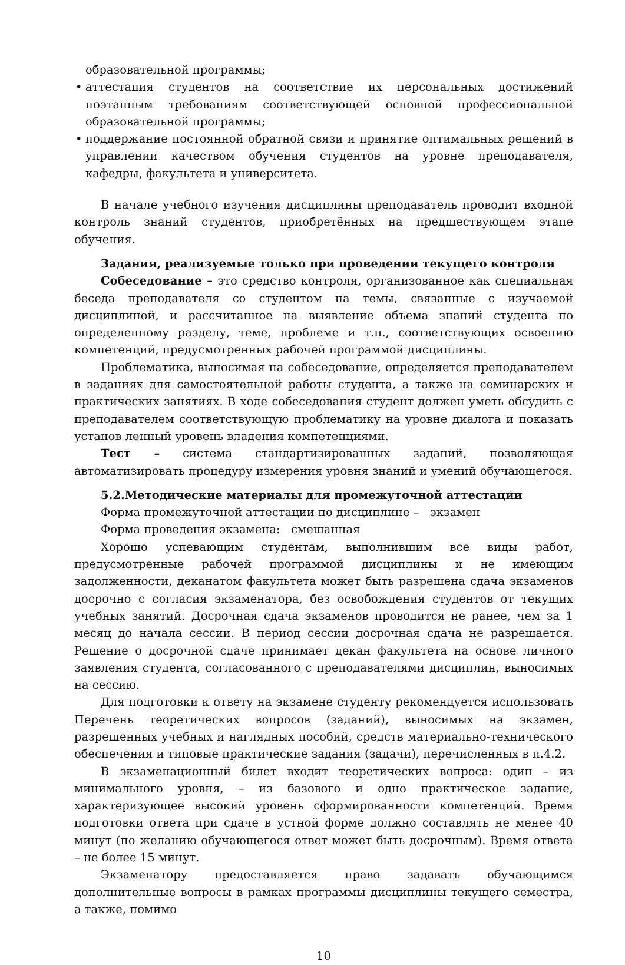образовательной программы;
• аттестация студентов на соответствие их персональных достижений поэтапным требованиям соответствующей основной профессиональной образовательной программы;
• поддержание постоянной обратной связи и принятие оптимальных решений в управлении качеством обучения студентов на уровне преподавателя, кафедры, факультета и университета.
В начале учебного изучения дисциплины преподаватель проводит входной контроль знаний студентов, приобретённых на предшествующем этапе обучения.
Задания, реализуемые только при проведении текущего контроля
Собеседование – это средство контроля, организованное как специальная беседа преподавателя со студентом на темы, связанные с изучаемой дисциплиной, и рассчитанное на выявление объема знаний студента по определенному разделу, теме, проблеме и т.п., соответствующих освоению компетенций, предусмотренных рабочей программой дисциплины.
Проблематика, выносимая на собеседование, определяется преподавателем в заданиях для самостоятельной работы студента, а также на семинарских и практических занятиях. В ходе собеседования студент должен уметь обсудить с преподавателем соответствующую проблематику на уровне диалога и показать установ ленный уровень владения компетенциями.
Тест – система стандартизированных заданий, позволяющая автоматизировать процедуру измерения уровня знаний и умений обучающегося.
5.2.Методические материалы для промежуточной аттестации
Форма промежуточной аттестации по дисциплине – экзамен
Форма проведения экзамена: смешанная
Хорошо успевающим студентам, выполнившим все виды работ, предусмотренные рабочей программой дисциплины и не имеющим задолженности, деканатом факультета может быть разрешена сдача экзаменов досрочно с согласия экзаменатора, без освобождения студентов от текущих учебных занятий. Досрочная сдача экзаменов проводится не ранее, чем за 1 месяц до начала сессии. В период сессии досрочная сдача не разрешается. Решение о досрочной сдаче принимает декан факультета на основе личного заявления студента, согласованного с преподавателями дисциплин, выносимых на сессию.
Для подготовки к ответу на экзамене студенту рекомендуется использовать Перечень теоретических вопросов (заданий), выносимых на экзамен, разрешенных учебных и наглядных пособий, средств материально-технического обеспечения и типовые практические задания (задачи), перечисленных в п.4.2.
В экзаменационный билет входит теоретических вопроса: один – из минимального уровня, – из базового и одно практическое задание, характеризующее высокий уровень сформированности компетенций. Время подготовки ответа при сдаче в устной форме должно составлять не менее 40 минут (по желанию обучающегося ответ может быть досрочным). Время ответа – не более 15 минут.
Экзаменатору предоставляется право задавать обучающимся дополнительные вопросы в рамках программы дисциплины текущего семестра, а также, помимо
10